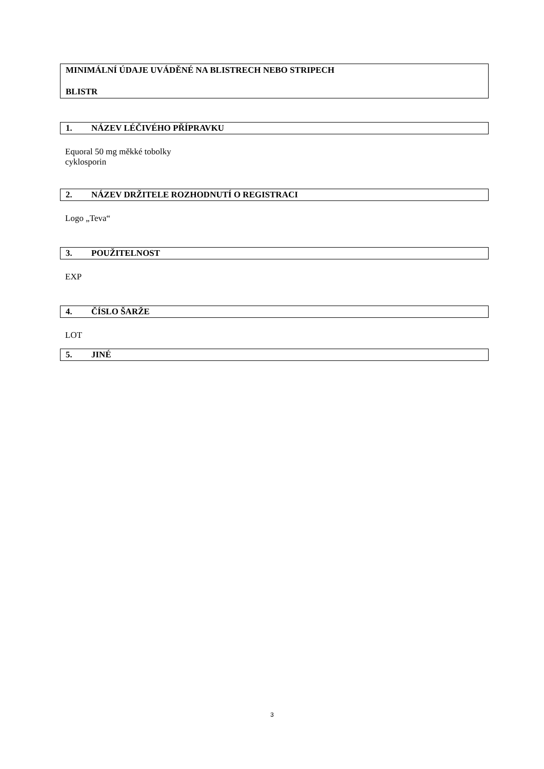MINIMÁLNÍ ÚDAJE UVÁDĚNÉ NA BLISTRECH NEBO STRIPECH
BLISTR
1. NÁZEV LÉČIVÉHO PŘÍPRAVKU
Equoral 50 mg měkké tobolky
cyklosporin
2. NÁZEV DRŽITELE ROZHODNUTÍ O REGISTRACI
Logo „Teva“
3. POUŽITELNOST
EXP
4. ČÍSLO ŠARŽE
LOT
5. JINÉ
3